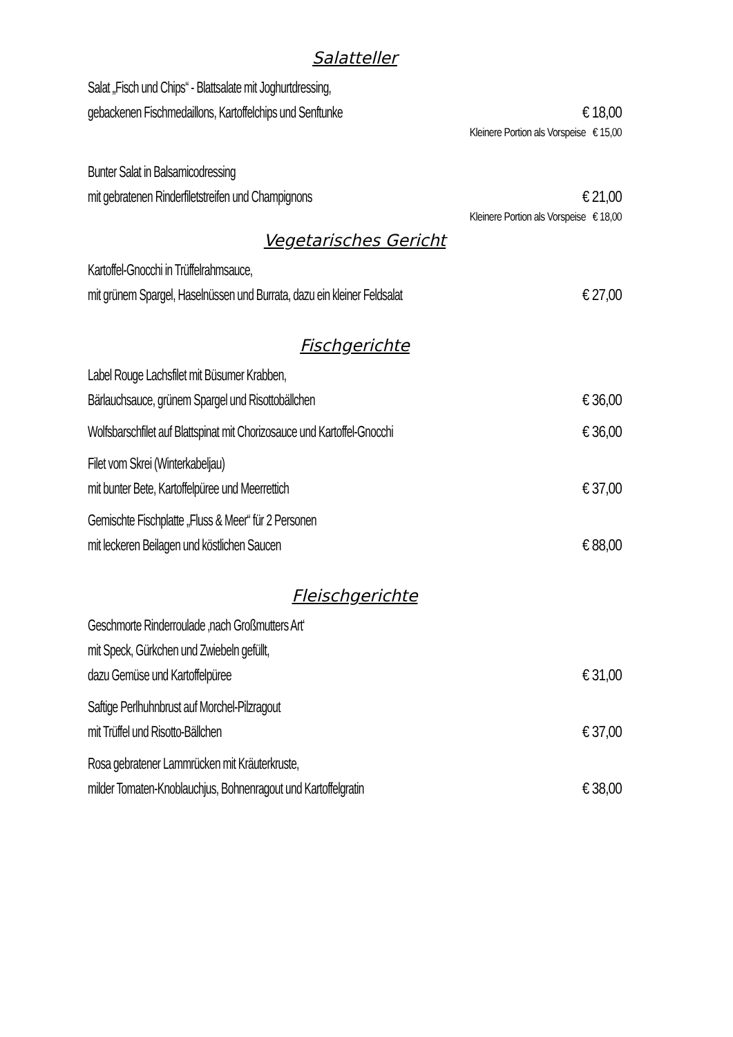Salatteller
Salat „Fisch und Chips“ - Blattsalate mit Joghurtdressing,
gebackenen Fischmedaillons, Kartoffelchips und Senftunke
€ 18,00
Kleinere Portion als Vorspeise € 15,00
Bunter Salat in Balsamicodressing
mit gebratenen Rinderfiletstreifen und Champignons
€ 21,00
Kleinere Portion als Vorspeise € 18,00
Vegetarisches Gericht
Kartoffel-Gnocchi in Trüffelrahmsauce,
mit grünem Spargel, Haselnüssen und Burrata, dazu ein kleiner Feldsalat
€ 27,00
Fischgerichte
Label Rouge Lachsfilet mit Büsumer Krabben,
Bärlauchsauce, grünem Spargel und Risottobällchen
€ 36,00
Wolfsbarschfilet auf Blattspinat mit Chorizosauce und Kartoffel-Gnocchi
€ 36,00
Filet vom Skrei (Winterkabeljau)
mit bunter Bete, Kartoffelpüree und Meerrettich
€ 37,00
Gemischte Fischplatte „Fluss & Meer“ für 2 Personen
mit leckeren Beilagen und köstlichen Saucen
€ 88,00
Fleischgerichte
Geschmorte Rinderroulade ‚nach Großmutters Art‘
mit Speck, Gürkchen und Zwiebeln gefüllt,
dazu Gemüse und Kartoffelpüree
€ 31,00
Saftige Perlhuhnbrust auf Morchel-Pilzragout
mit Trüffel und Risotto-Bällchen
€ 37,00
Rosa gebratener Lammrücken mit Kräuterkruste,
milder Tomaten-Knoblauchjus, Bohnenragout und Kartoffelgratin
€ 38,00